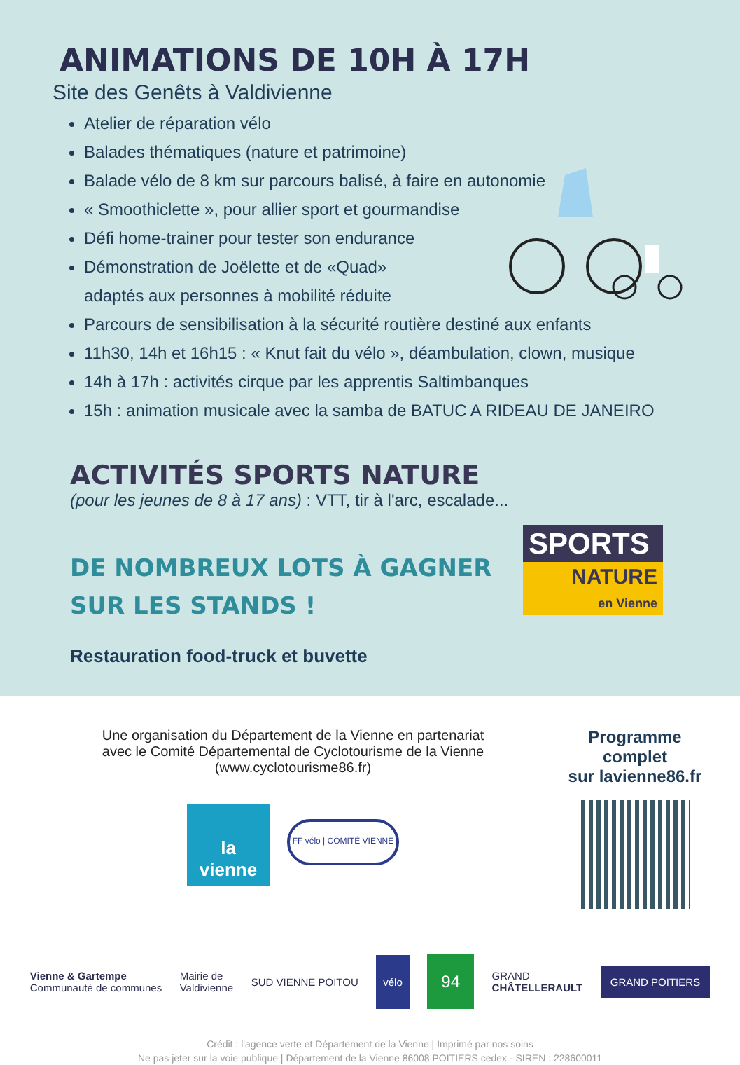ANIMATIONS DE 10H À 17H
Site des Genêts à Valdivienne
Atelier de réparation vélo
Balades thématiques (nature et patrimoine)
Balade vélo de 8 km sur parcours balisé, à faire en autonomie
« Smoothiclette », pour allier sport et gourmandise
Défi home-trainer pour tester son endurance
Démonstration de Joëlette et de «Quad»
adaptés aux personnes à mobilité réduite
Parcours de sensibilisation à la sécurité routière destiné aux enfants
11h30, 14h et 16h15 : « Knut fait du vélo », déambulation, clown, musique
14h à 17h : activités cirque par les apprentis Saltimbanques
15h : animation musicale avec la samba de BATUC A RIDEAU DE JANEIRO
ACTIVITÉS SPORTS NATURE
(pour les jeunes de 8 à 17 ans) : VTT, tir à l'arc, escalade...
DE NOMBREUX LOTS À GAGNER
SUR LES STANDS !
Restauration food-truck et buvette
SPORTS
NATURE
en Vienne
Une organisation du Département de la Vienne en partenariat
avec le Comité Départemental de Cyclotourisme de la Vienne (www.cyclotourisme86.fr)
la vienne
FF vélo | COMITÉ VIENNE
Programme complet
sur lavienne86.fr
Vienne & Gartempe
Communauté de communes Mairie de
Valdivienne SUD VIENNE POITOU vélo 94 GRAND
CHÂTELLERAULT GRAND POITIERS
Crédit : l'agence verte et Département de la Vienne | Imprimé par nos soins
Ne pas jeter sur la voie publique | Département de la Vienne 86008 POITIERS cedex - SIREN : 228600011